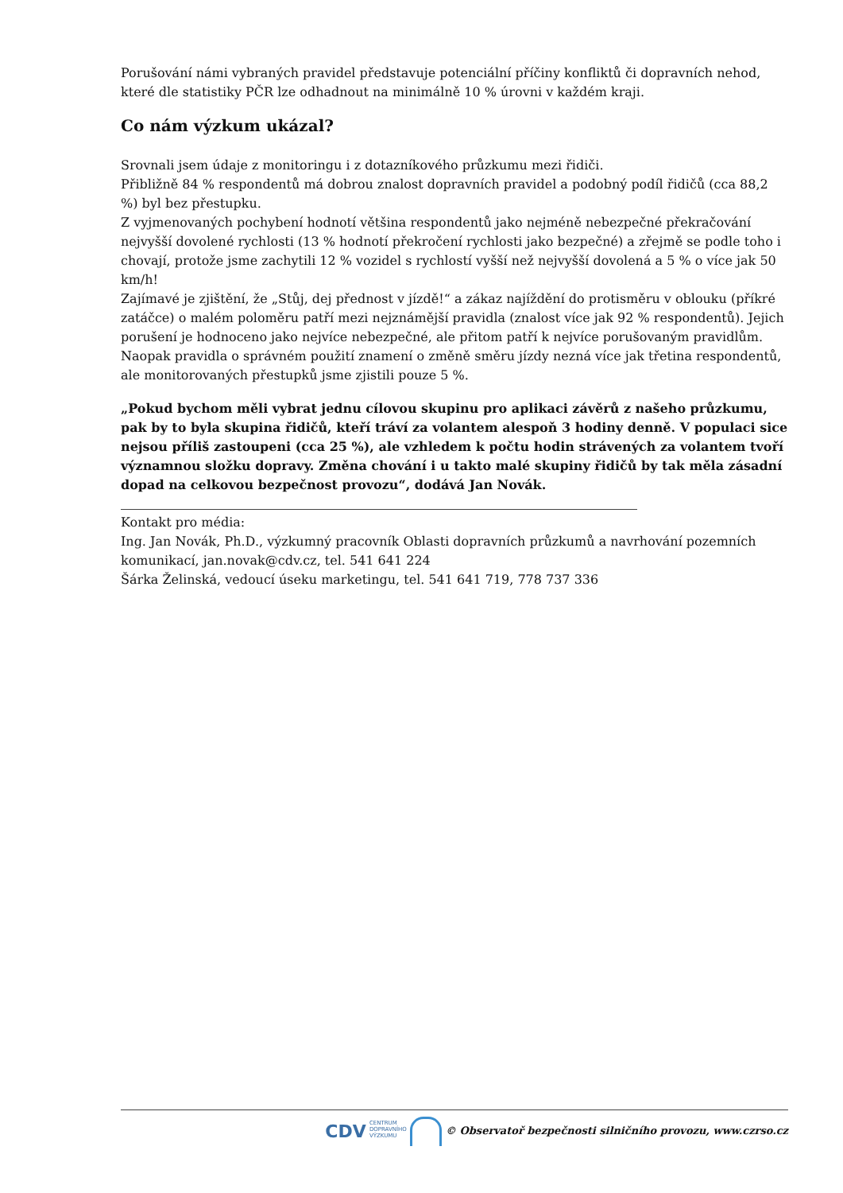Porušování námi vybraných pravidel představuje potenciální příčiny konfliktů či dopravních nehod, které dle statistiky PČR lze odhadnout na minimálně 10 % úrovni v každém kraji.
Co nám výzkum ukázal?
Srovnali jsem údaje z monitoringu i z dotazníkového průzkumu mezi řidiči.
Přibližně 84 % respondentů má dobrou znalost dopravních pravidel a podobný podíl řidičů (cca 88,2 %) byl bez přestupku.
Z vyjmenovaných pochybení hodnotí většina respondentů jako nejméně nebezpečné překračování nejvyšší dovolené rychlosti (13 % hodnotí překročení rychlosti jako bezpečné) a zřejmě se podle toho i chovají, protože jsme zachytili 12 % vozidel s rychlostí vyšší než nejvyšší dovolená a 5 % o více jak 50 km/h!
Zajímavé je zjištění, že „Stůj, dej přednost v jízdě!“ a zákaz najíždění do protisměru v oblouku (příkré zatáčce) o malém poloměru patří mezi nejznámější pravidla (znalost více jak 92 % respondentů). Jejich porušení je hodnoceno jako nejvíce nebezpečné, ale přitom patří k nejvíce porušovaným pravidlům. Naopak pravidla o správném použití znamení o změně směru jízdy nezná více jak třetina respondentů, ale monitorovaných přestupků jsme zjistili pouze 5 %.
„Pokud bychom měli vybrat jednu cílovou skupinu pro aplikaci závěrů z našeho průzkumu, pak by to byla skupina řidičů, kteří tráví za volantem alespoň 3 hodiny denně. V populaci sice nejsou příliš zastoupeni (cca 25 %), ale vzhledem k počtu hodin strávených za volantem tvoří významnou složku dopravy. Změna chování i u takto malé skupiny řidičů by tak měla zásadní dopad na celkovou bezpečnost provozu“, dodává Jan Novák.
Kontakt pro média:
Ing. Jan Novák, Ph.D., výzkumný pracovník Oblasti dopravních průzkumů a navrhování pozemních komunikací, jan.novak@cdv.cz, tel. 541 641 224
Šárka Želinská, vedoucí úseku marketingu, tel. 541 641 719, 778 737 336
CDV CENTRUM
DOPRAVNÍHO
VÝZKUMU © Observatoř bezpečnosti silničního provozu, www.czrso.cz